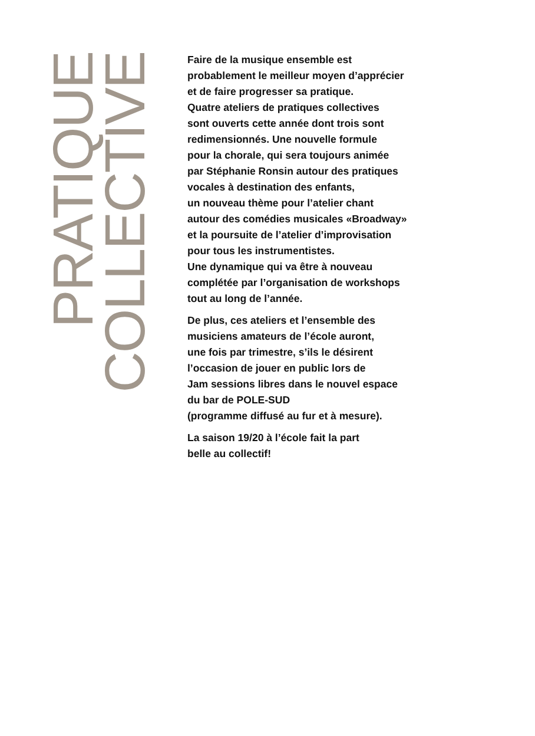PRATIQUE
COLLECTIVE
Faire de la musique ensemble est
probablement le meilleur moyen d’apprécier
et de faire progresser sa pratique.
Quatre ateliers de pratiques collectives
sont ouverts cette année dont trois sont
redimensionnés. Une nouvelle formule
pour la chorale, qui sera toujours animée
par Stéphanie Ronsin autour des pratiques
vocales à destination des enfants,
un nouveau thème pour l’atelier chant
autour des comédies musicales «Broadway»
et la poursuite de l’atelier d’improvisation
pour tous les instrumentistes.
Une dynamique qui va être à nouveau
complétée par l’organisation de workshops
tout au long de l’année.
De plus, ces ateliers et l’ensemble des
musiciens amateurs de l’école auront,
une fois par trimestre, s’ils le désirent
l’occasion de jouer en public lors de
Jam sessions libres dans le nouvel espace
du bar de POLE-SUD
(programme diffusé au fur et à mesure).
La saison 19/20 à l’école fait la part
belle au collectif!